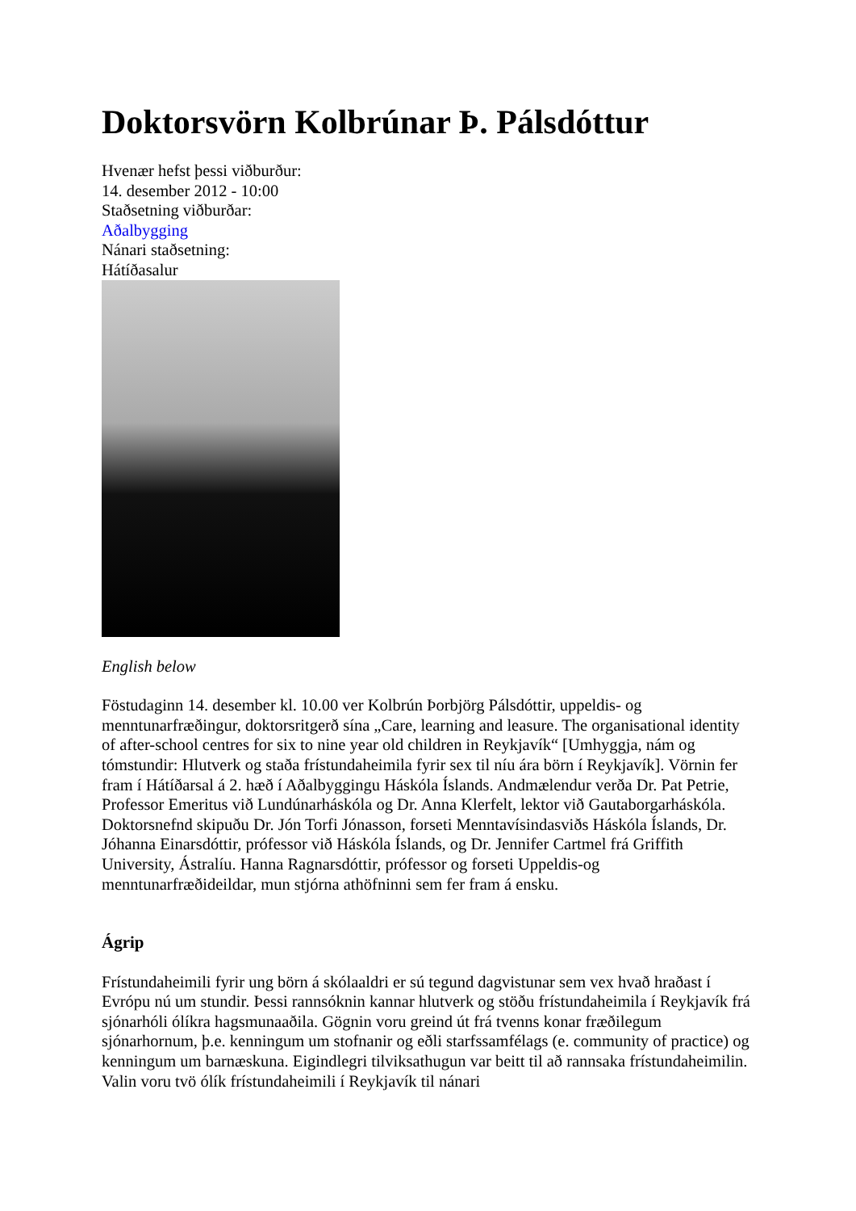Doktorsvörn Kolbrúnar Þ. Pálsdóttur
Hvenær hefst þessi viðburður:
14. desember 2012 - 10:00
Staðsetning viðburðar:
Aðalbygging
Nánari staðsetning:
Hátíðasalur
English below
Föstudaginn 14. desember kl. 10.00 ver Kolbrún Þorbjörg Pálsdóttir, uppeldis- og menntunarfræðingur, doktorsritgerð sína „Care, learning and leasure. The organisational identity of after-school centres for six to nine year old children in Reykjavík“ [Umhyggja, nám og tómstundir: Hlutverk og staða frístundaheimila fyrir sex til níu ára börn í Reykjavík]. Vörnin fer fram í Hátíðarsal á 2. hæð í Aðalbyggingu Háskóla Íslands. Andmælendur verða Dr. Pat Petrie, Professor Emeritus við Lundúnarháskóla og Dr. Anna Klerfelt, lektor við Gautaborgarháskóla. Doktorsnefnd skipuðu Dr. Jón Torfi Jónasson, forseti Menntavísindasviðs Háskóla Íslands, Dr. Jóhanna Einarsdóttir, prófessor við Háskóla Íslands, og Dr. Jennifer Cartmel frá Griffith University, Ástralíu. Hanna Ragnarsdóttir, prófessor og forseti Uppeldis-og menntunarfræðideildar, mun stjórna athöfninni sem fer fram á ensku.
Ágrip
Frístundaheimili fyrir ung börn á skólaaldri er sú tegund dagvistunar sem vex hvað hraðast í Evrópu nú um stundir. Þessi rannsóknin kannar hlutverk og stöðu frístundaheimila í Reykjavík frá sjónarhóli ólíkra hagsmunaaðila. Gögnin voru greind út frá tvenns konar fræðilegum sjónarhornum, þ.e. kenningum um stofnanir og eðli starfssamfélags (e. community of practice) og kenningum um barnæskuna. Eigindlegri tilviksathugun var beitt til að rannsaka frístundaheimilin. Valin voru tvö ólík frístundaheimili í Reykjavík til nánari